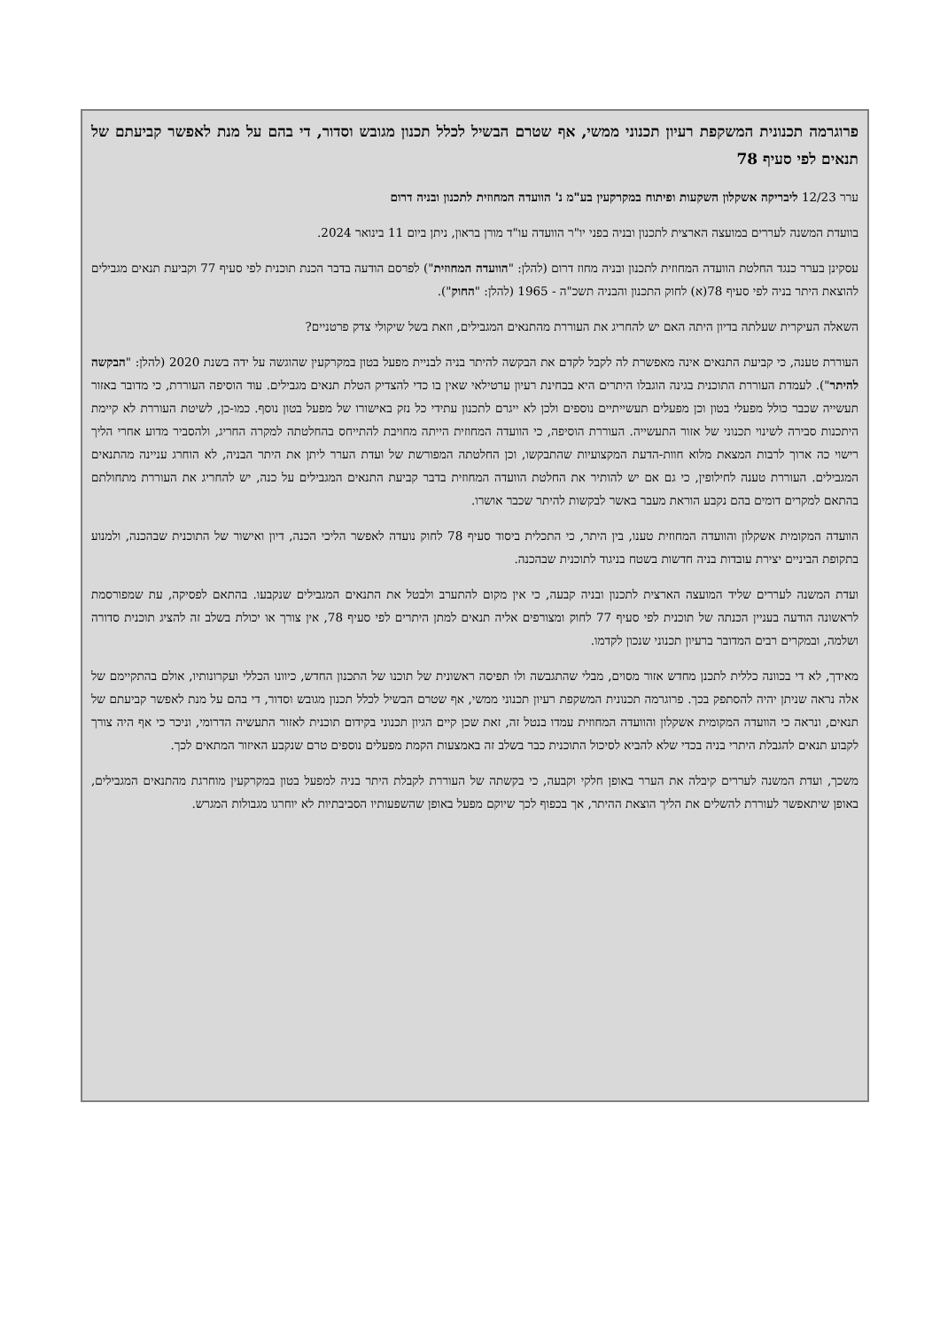פרוגרמה תכנונית המשקפת רעיון תכנוני ממשי, אף שטרם הבשיל לכלל תכנון מגובש וסדור, די בהם על מנת לאפשר קביעתם של תנאים לפי סעיף 78
ערר 12/23 ליבריקה אשקלון השקעות ופיתוח במקרקעין בע"מ נ' הוועדה המחוזית לתכנון ובניה דרום
בוועדת המשנה לעררים במועצה הארצית לתכנון ובניה בפני יו"ר הוועדה עו"ד מורן בראון, ניתן ביום 11 בינואר 2024.
עסקינן בערר כנגד החלטת הוועדה המחוזית לתכנון ובניה מחוז דרום (להלן: "הוועדה המחוזית") לפרסם הודעה בדבר הכנת תוכנית לפי סעיף 77 וקביעת תנאים מגבילים להוצאת היתר בניה לפי סעיף 78(א) לחוק התכנון והבניה תשכ"ה - 1965 (להלן: "החוק").
השאלה העיקרית שעלתה בדיון היתה האם יש להחריג את העוררת מהתנאים המגבילים, וזאת בשל שיקולי צדק פרטניים?
העוררת טענה, כי קביעת התנאים אינה מאפשרת לה לקבל לקדם את הבקשה להיתר בניה לבניית מפעל בטון במקרקעין שהוגשה על ידה בשנת 2020 (להלן: "הבקשה להיתר"). לעמדת העוררת התוכנית בגינה הוגבלו היתרים היא בבחינת רעיון ערטילאי שאין בו כדי להצדיק הטלת תנאים מגבילים. עוד הוסיפה העוררת, כי מדובר באזור תעשייה שכבר כולל מפעלי בטון וכן מפעלים תעשייתיים נוספים ולכן לא ייגרם לתכנון עתידי כל נזק באישורו של מפעל בטון נוסף. כמו-כן, לשיטת העוררת לא קיימת היתכנות סבירה לשינוי תכנוני של אזור התעשייה. העוררת הוסיפה, כי הוועדה המחוזית הייתה מחויבת להתייחס בהחלטתה למקרה החריג, ולהסביר מדוע אחרי הליך רישוי כה ארוך לרבות המצאת מלוא חוות-הדעת המקצועיות שהתבקשו, וכן החלטתה המפורשת של ועדת הערר ליתן את היתר הבניה, לא הוחרג עניינה מהתנאים המגבילים. העוררת טענה לחילופין, כי גם אם יש להותיר את החלטת הוועדה המחוזית בדבר קביעת התנאים המגבילים על כנה, יש להחריג את העוררת מתחולתם בהתאם למקרים דומים בהם נקבע הוראת מעבר באשר לבקשות להיתר שכבר אושרו.
הוועדה המקומית אשקלון והוועדה המחוזית טענו, בין היתר, כי התכלית ביסוד סעיף 78 לחוק נועדה לאפשר הליכי הכנה, דיון ואישור של התוכנית שבהכנה, ולמנוע בתקופת הביניים יצירת עובדות בניה חדשות בשטח בניגוד לתוכנית שבהכנה.
ועדת המשנה לעררים שליד המועצה הארצית לתכנון ובניה קבעה, כי אין מקום להתערב ולבטל את התנאים המגבילים שנקבעו. בהתאם לפסיקה, עת שמפורסמת לראשונה הודעה בעניין הכנתה של תוכנית לפי סעיף 77 לחוק ומצורפים אליה תנאים למתן היתרים לפי סעיף 78, אין צורך או יכולת בשלב זה להציג תוכנית סדורה ושלמה, ובמקרים רבים המדובר ברעיון תכנוני שנכון לקדמו.
מאידך, לא די בכוונה כללית לתכנן מחדש אזור מסוים, מבלי שהתגבשה ולו תפיסה ראשונית של תוכנו של התכנון החדש, כיוונו הכללי ועקרונותיו, אולם בהתקיימם של אלה נראה שניתן יהיה להסתפק בכך. פרוגרמה תכנונית המשקפת רעיון תכנוני ממשי, אף שטרם הבשיל לכלל תכנון מגובש וסדור, די בהם על מנת לאפשר קביעתם של תנאים, ונראה כי הוועדה המקומית אשקלון והוועדה המחוזית עמדו בנטל זה, זאת שכן קיים הגיון תכנוני בקידום תוכנית לאזור התעשיה הדרומי, וניכר כי אף היה צורך לקבוע תנאים להגבלת היתרי בניה בכדי שלא להביא לסיכול התוכנית כבר בשלב זה באמצעות הקמת מפעלים נוספים טרם שנקבע האיזור המתאים לכך.
משכך, ועדת המשנה לעררים קיבלה את הערר באופן חלקי וקבעה, כי בקשתה של העוררת לקבלת היתר בניה למפעל בטון במקרקעין מוחרגת מהתנאים המגבילים, באופן שיתאפשר לעוררת להשלים את הליך הוצאת ההיתר, אך בכפוף לכך שיוקם מפעל באופן שהשפעותיו הסביבתיות לא יוחרגו מגבולות המגרש.